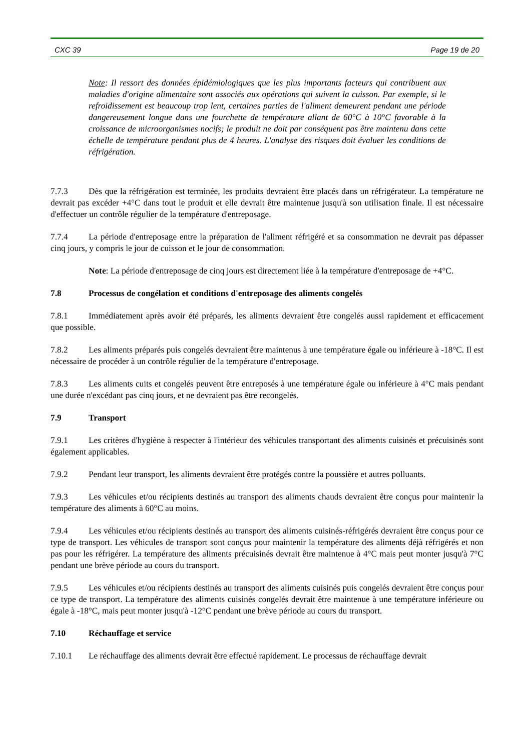CXC 39 Page 19 de 20
Note: Il ressort des données épidémiologiques que les plus importants facteurs qui contribuent aux maladies d'origine alimentaire sont associés aux opérations qui suivent la cuisson. Par exemple, si le refroidissement est beaucoup trop lent, certaines parties de l'aliment demeurent pendant une période dangereusement longue dans une fourchette de température allant de 60°C à 10°C favorable à la croissance de microorganismes nocifs; le produit ne doit par conséquent pas être maintenu dans cette échelle de température pendant plus de 4 heures. L'analyse des risques doit évaluer les conditions de réfrigération.
7.7.3 Dès que la réfrigération est terminée, les produits devraient être placés dans un réfrigérateur. La température ne devrait pas excéder +4°C dans tout le produit et elle devrait être maintenue jusqu'à son utilisation finale. Il est nécessaire d'effectuer un contrôle régulier de la température d'entreposage.
7.7.4 La période d'entreposage entre la préparation de l'aliment réfrigéré et sa consommation ne devrait pas dépasser cinq jours, y compris le jour de cuisson et le jour de consommation.
Note: La période d'entreposage de cinq jours est directement liée à la température d'entreposage de +4°C.
7.8 Processus de congélation et conditions d'entreposage des aliments congelés
7.8.1 Immédiatement après avoir été préparés, les aliments devraient être congelés aussi rapidement et efficacement que possible.
7.8.2 Les aliments préparés puis congelés devraient être maintenus à une température égale ou inférieure à -18°C. Il est nécessaire de procéder à un contrôle régulier de la température d'entreposage.
7.8.3 Les aliments cuits et congelés peuvent être entreposés à une température égale ou inférieure à 4°C mais pendant une durée n'excédant pas cinq jours, et ne devraient pas être recongelés.
7.9 Transport
7.9.1 Les critères d'hygiène à respecter à l'intérieur des véhicules transportant des aliments cuisinés et précuisinés sont également applicables.
7.9.2 Pendant leur transport, les aliments devraient être protégés contre la poussière et autres polluants.
7.9.3 Les véhicules et/ou récipients destinés au transport des aliments chauds devraient être conçus pour maintenir la température des aliments à 60°C au moins.
7.9.4 Les véhicules et/ou récipients destinés au transport des aliments cuisinés-réfrigérés devraient être conçus pour ce type de transport. Les véhicules de transport sont conçus pour maintenir la température des aliments déjà réfrigérés et non pas pour les réfrigérer. La température des aliments précuisinés devrait être maintenue à 4°C mais peut monter jusqu'à 7°C pendant une brève période au cours du transport.
7.9.5 Les véhicules et/ou récipients destinés au transport des aliments cuisinés puis congelés devraient être conçus pour ce type de transport. La température des aliments cuisinés congelés devrait être maintenue à une température inférieure ou égale à -18°C, mais peut monter jusqu'à -12°C pendant une brève période au cours du transport.
7.10 Réchauffage et service
7.10.1 Le réchauffage des aliments devrait être effectué rapidement. Le processus de réchauffage devrait